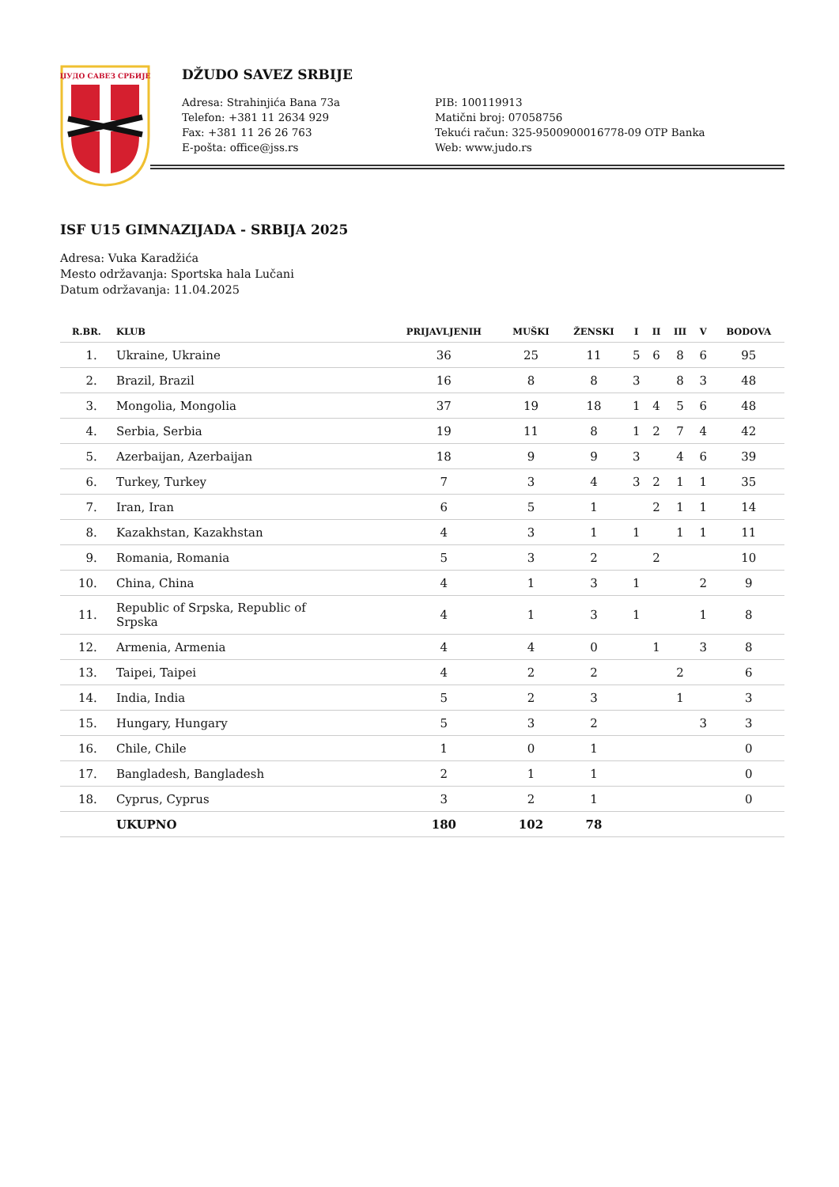ЏУДО САВЕЗ СРБИЈЕ
DŽUDO SAVEZ SRBIJE
Adresa: Strahinjića Bana 73a
Telefon: +381 11 2634 929
Fax: +381 11 26 26 763
E-pošta: office@jss.rs
PIB: 100119913
Matični broj: 07058756
Tekući račun: 325-9500900016778-09 OTP Banka
Web: www.judo.rs
ISF U15 GIMNAZIJADA - SRBIJA 2025
Adresa: Vuka Karadžića
Mesto održavanja: Sportska hala Lučani
Datum održavanja: 11.04.2025
| R.BR. | KLUB | PRIJAVLJENIH | MUŠKI | ŽENSKI | I | II | III | V | BODOVA |
| --- | --- | --- | --- | --- | --- | --- | --- | --- | --- |
| 1. | Ukraine, Ukraine | 36 | 25 | 11 | 5 | 6 | 8 | 6 | 95 |
| 2. | Brazil, Brazil | 16 | 8 | 8 | 3 | | 8 | 3 | 48 |
| 3. | Mongolia, Mongolia | 37 | 19 | 18 | 1 | 4 | 5 | 6 | 48 |
| 4. | Serbia, Serbia | 19 | 11 | 8 | 1 | 2 | 7 | 4 | 42 |
| 5. | Azerbaijan, Azerbaijan | 18 | 9 | 9 | 3 | | 4 | 6 | 39 |
| 6. | Turkey, Turkey | 7 | 3 | 4 | 3 | 2 | 1 | 1 | 35 |
| 7. | Iran, Iran | 6 | 5 | 1 | | 2 | 1 | 1 | 14 |
| 8. | Kazakhstan, Kazakhstan | 4 | 3 | 1 | 1 | | 1 | 1 | 11 |
| 9. | Romania, Romania | 5 | 3 | 2 | | 2 | | | 10 |
| 10. | China, China | 4 | 1 | 3 | 1 | | | 2 | 9 |
| 11. | Republic of Srpska, Republic of Srpska | 4 | 1 | 3 | 1 | | | 1 | 8 |
| 12. | Armenia, Armenia | 4 | 4 | 0 | | 1 | | 3 | 8 |
| 13. | Taipei, Taipei | 4 | 2 | 2 | | | 2 | | 6 |
| 14. | India, India | 5 | 2 | 3 | | | 1 | | 3 |
| 15. | Hungary, Hungary | 5 | 3 | 2 | | | | 3 | 3 |
| 16. | Chile, Chile | 1 | 0 | 1 | | | | | 0 |
| 17. | Bangladesh, Bangladesh | 2 | 1 | 1 | | | | | 0 |
| 18. | Cyprus, Cyprus | 3 | 2 | 1 | | | | | 0 |
| | UKUPNO | 180 | 102 | 78 | | | | | |